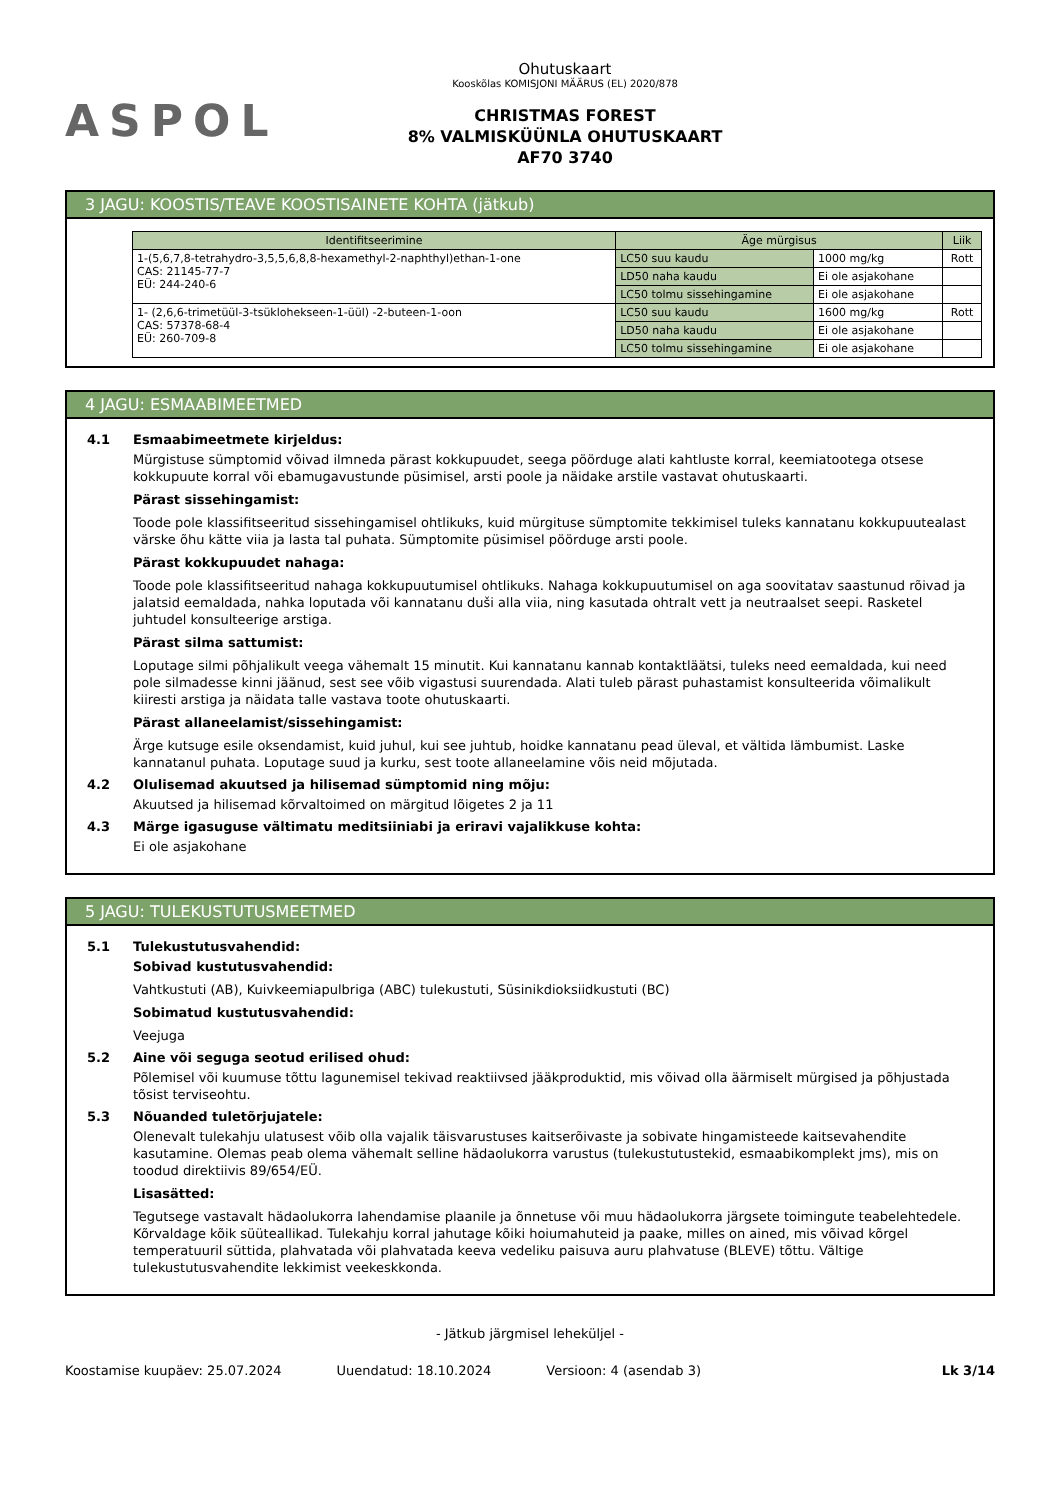ASPOL
Ohutuskaart
Kooskõlas KOMISJONI MÄÄRUS (EL) 2020/878
CHRISTMAS FOREST
8% VALMISKÜÜNLA OHUTUSKAART
AF70 3740
3 JAGU: KOOSTIS/TEAVE KOOSTISAINETE KOHTA (jätkub)
| Identifitseerimine | Äge mürgisus | | Liik |
| --- | --- | --- | --- |
| 1-(5,6,7,8-tetrahydro-3,5,5,6,8,8-hexamethyl-2-naphthyl)ethan-1-one CAS: 21145-77-7 EÜ: 244-240-6 | LC50 suu kaudu | 1000 mg/kg | Rott |
| | LD50 naha kaudu | Ei ole asjakohane | |
| | LC50 tolmu sissehingamine | Ei ole asjakohane | |
| 1- (2,6,6-trimetüül-3-tsüklohekseen-1-üül) -2-buteen-1-oon CAS: 57378-68-4 EÜ: 260-709-8 | LC50 suu kaudu | 1600 mg/kg | Rott |
| | LD50 naha kaudu | Ei ole asjakohane | |
| | LC50 tolmu sissehingamine | Ei ole asjakohane | |
4 JAGU: ESMAABIMEETMED
4.1 Esmaabimeetmete kirjeldus:
Mürgistuse sümptomid võivad ilmneda pärast kokkupuudet, seega pöörduge alati kahtluste korral, keemiatootega otsese kokkupuute korral või ebamugavustunde püsimisel, arsti poole ja näidake arstile vastavat ohutuskaarti.
Pärast sissehingamist:
Toode pole klassifitseeritud sissehingamisel ohtlikuks, kuid mürgituse sümptomite tekkimisel tuleks kannatanu kokkupuutealast värske õhu kätte viia ja lasta tal puhata. Sümptomite püsimisel pöörduge arsti poole.
Pärast kokkupuudet nahaga:
Toode pole klassifitseeritud nahaga kokkupuutumisel ohtlikuks. Nahaga kokkupuutumisel on aga soovitatav saastunud rõivad ja jalatsid eemaldada, nahka loputada või kannatanu duši alla viia, ning kasutada ohtralt vett ja neutraalset seepi. Rasketel juhtudel konsulteerige arstiga.
Pärast silma sattumist:
Loputage silmi põhjalikult veega vähemalt 15 minutit. Kui kannatanu kannab kontaktläätsi, tuleks need eemaldada, kui need pole silmadesse kinni jäänud, sest see võib vigastusi suurendada. Alati tuleb pärast puhastamist konsulteerida võimalikult kiiresti arstiga ja näidata talle vastava toote ohutuskaarti.
Pärast allaneelamist/sissehingamist:
Ärge kutsuge esile oksendamist, kuid juhul, kui see juhtub, hoidke kannatanu pead üleval, et vältida lämbumist. Laske kannatanul puhata. Loputage suud ja kurku, sest toote allaneelamine võis neid mõjutada.
4.2 Olulisemad akuutsed ja hilisemad sümptomid ning mõju:
Akuutsed ja hilisemad kõrvaltoimed on märgitud lõigetes 2 ja 11
4.3 Märge igasuguse vältimatu meditsiiniabi ja eriravi vajalikkuse kohta:
Ei ole asjakohane
5 JAGU: TULEKUSTUTUSMEETMED
5.1 Tulekustutusvahendid:
Sobivad kustutusvahendid:
Vahtkustuti (AB), Kuivkeemiapulbriga (ABC) tulekustuti, Süsinikdioksiidkustuti (BC)
Sobimatud kustutusvahendid:
Veejuga
5.2 Aine või seguga seotud erilised ohud:
Põlemisel või kuumuse tõttu lagunemisel tekivad reaktiivsed jääkproduktid, mis võivad olla äärmiselt mürgised ja põhjustada tõsist terviseohtu.
5.3 Nõuanded tuletõrjujatele:
Olenevalt tulekahju ulatusest võib olla vajalik täisvarustuses kaitserõivaste ja sobivate hingamisteede kaitsevahendite kasutamine. Olemas peab olema vähemalt selline hädaolukorra varustus (tulekustutustekid, esmaabikomplekt jms), mis on toodud direktiivis 89/654/EÜ.
Lisasätted:
Tegutsege vastavalt hädaolukorra lahendamise plaanile ja õnnetuse või muu hädaolukorra järgsete toimingute teabelehtedele. Kõrvaldage kõik süüteallikad. Tulekahju korral jahutage kõiki hoiumahuteid ja paake, milles on ained, mis võivad kõrgel temperatuuril süttida, plahvatada või plahvatada keeva vedeliku paisuva auru plahvatuse (BLEVE) tõttu. Vältige tulekustutusvahendite lekkimist veekeskkonda.
- Jätkub järgmisel leheküljel -
Koostamise kuupäev: 25.07.2024 Uuendatud: 18.10.2024 Versioon: 4 (asendab 3) Lk 3/14